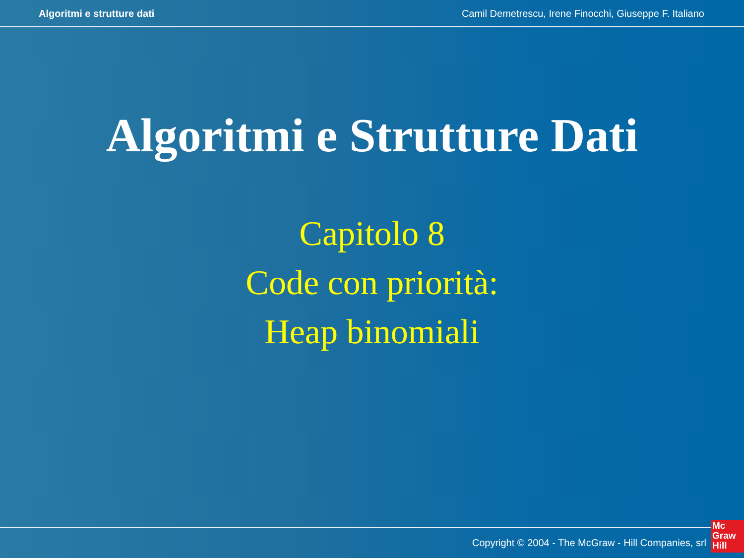Algoritmi e strutture dati Camil Demetrescu, Irene Finocchi, Giuseppe F. Italiano
Algoritmi e Strutture Dati
Capitolo 8
Code con priorità:
Heap binomiali
Copyright © 2004 - The McGraw - Hill Companies, srl
Mc
Graw
Hill